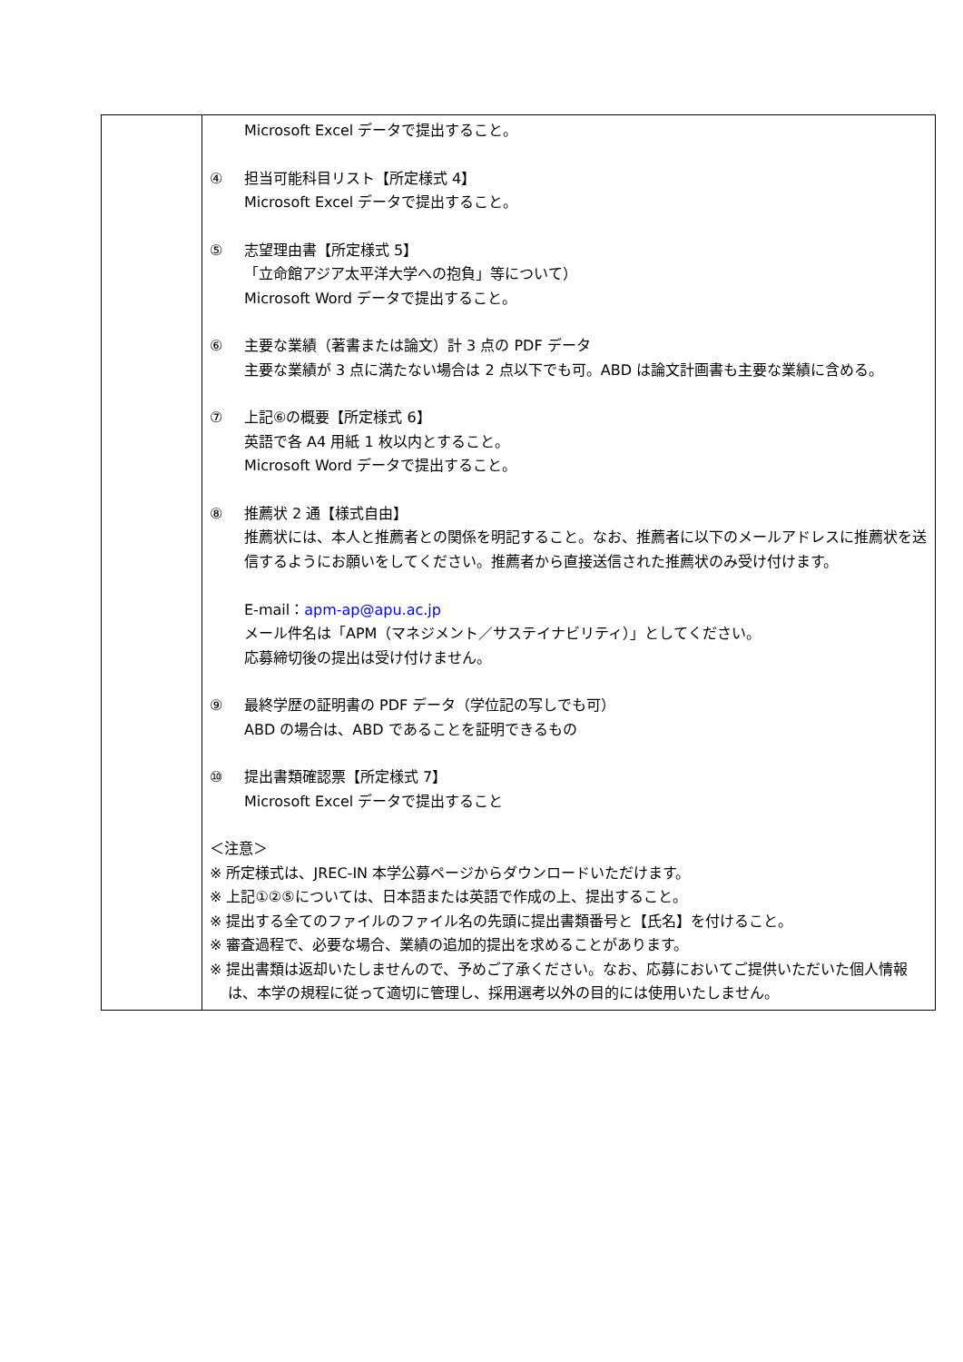| | Microsoft Excel データで提出すること。 ④ 担当可能科目リスト【所定様式 4】 Microsoft Excel データで提出すること。 ⑤ 志望理由書【所定様式 5】 「立命館アジア太平洋大学への抱負」等について） Microsoft Word データで提出すること。 ⑥ 主要な業績（著書または論文）計 3 点の PDF データ 主要な業績が 3 点に満たない場合は 2 点以下でも可。ABD は論文計画書も主要な業績に含める。 ⑦ 上記⑥の概要【所定様式 6】 英語で各 A4 用紙 1 枚以内とすること。 Microsoft Word データで提出すること。 ⑧ 推薦状 2 通【様式自由】 推薦状には、本人と推薦者との関係を明記すること。なお、推薦者に以下のメールアドレスに推薦状を送信するようにお願いをしてください。推薦者から直接送信された推薦状のみ受け付けます。 E-mail： apm-ap@apu.ac.jp メール件名は「APM（マネジメント／サステイナビリティ）」としてください。 応募締切後の提出は受け付けません。 ⑨ 最終学歴の証明書の PDF データ（学位記の写しでも可） ABD の場合は、ABD であることを証明できるもの ⑩ 提出書類確認票【所定様式 7】 Microsoft Excel データで提出すること ＜注意＞ ※ 所定様式は、JREC-IN 本学公募ページからダウンロードいただけます。 ※ 上記①②⑤については、日本語または英語で作成の上、提出すること。 ※ 提出する全てのファイルのファイル名の先頭に提出書類番号と【氏名】を付けること。 ※ 審査過程で、必要な場合、業績の追加的提出を求めることがあります。 ※ 提出書類は返却いたしませんので、予めご了承ください。なお、応募においてご提供いただいた個人情報は、本学の規程に従って適切に管理し、採用選考以外の目的には使用いたしません。 |